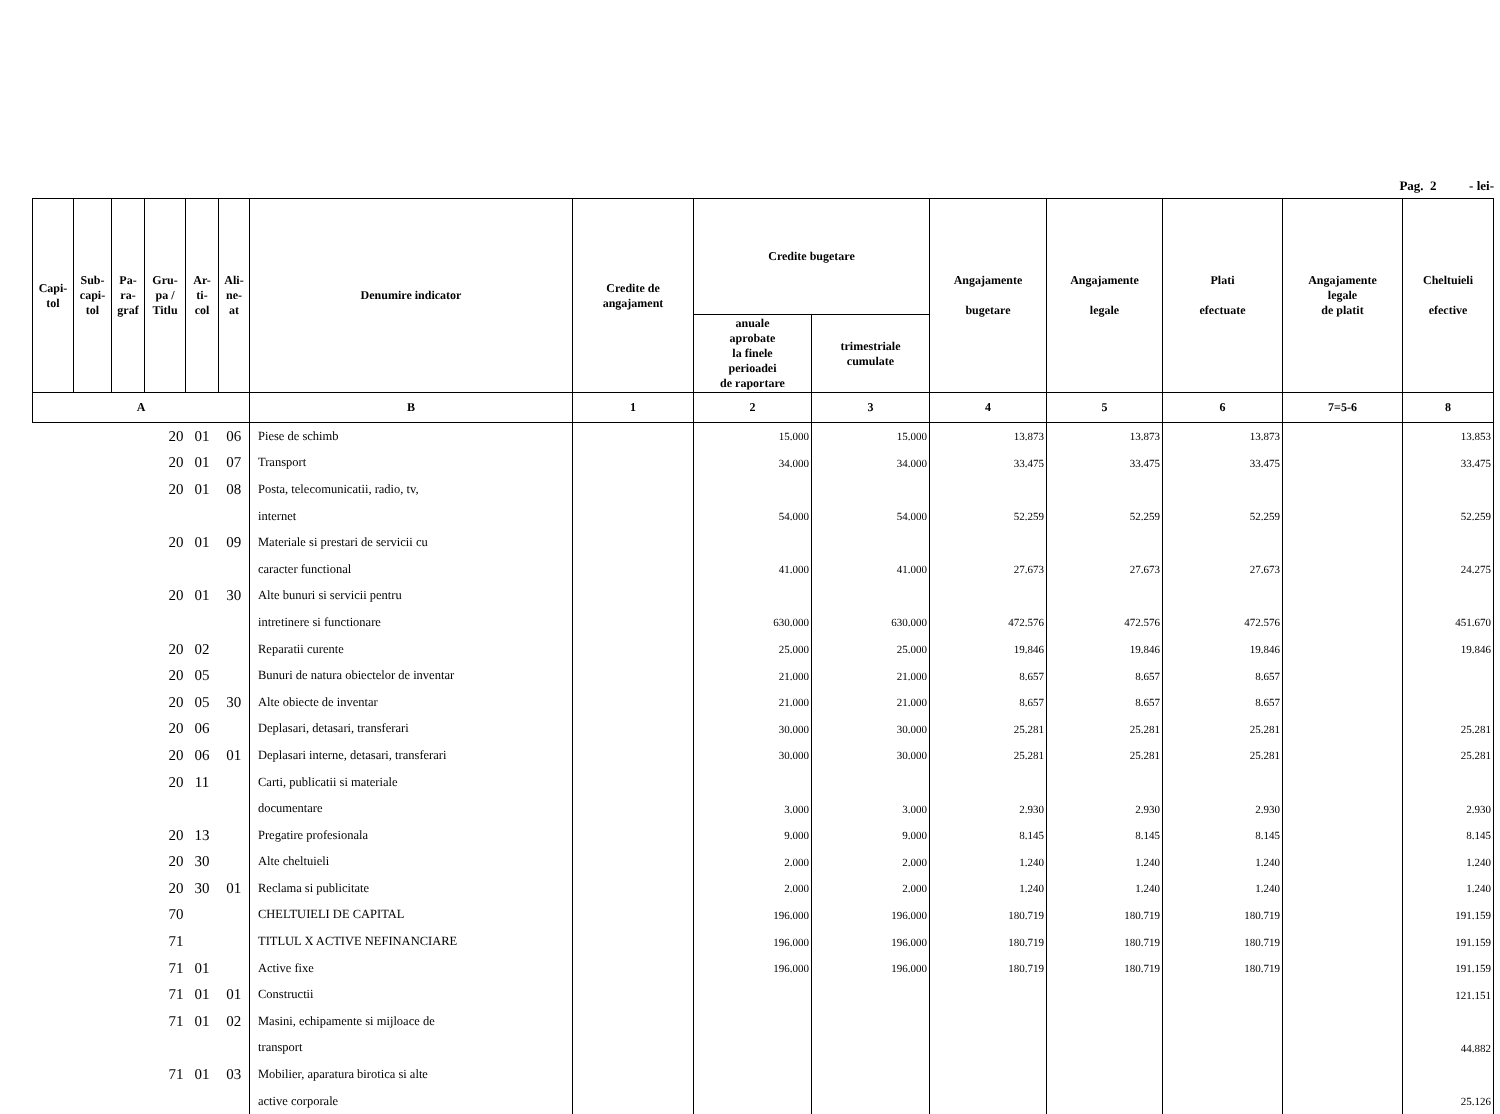Pag. 2 - lei-
| Capi- tol | Sub- capi- tol | Pa- ra- graf | Gru- pa / Titlu | Ar- ti- col | Ali- ne- at | Denumire indicator | Credite de angajament | Credite bugetare | | Angajamente bugetare | Angajamente legale | Plati efectuate | Angajamente legale de platit | Cheltuieli efective |
| --- | --- | --- | --- | --- | --- | --- | --- | --- | --- | --- | --- | --- | --- | --- |
| | | | | | | | | anuale aprobate la finele perioadei de raportare | trimestriale cumulate | | | | | |
| A | | | | | | B | 1 | 2 | 3 | 4 | 5 | 6 | 7=5-6 | 8 |
| 20 | | | | 01 | 06 | Piese de schimb | | 15.000 | 15.000 | 13.873 | 13.873 | 13.873 | | 13.853 |
| 20 | | | | 01 | 07 | Transport | | 34.000 | 34.000 | 33.475 | 33.475 | 33.475 | | 33.475 |
| 20 | | | | 01 | 08 | Posta, telecomunicatii, radio, tv, | | | | | | | | |
| | | | | | | internet | | 54.000 | 54.000 | 52.259 | 52.259 | 52.259 | | 52.259 |
| 20 | | | | 01 | 09 | Materiale si prestari de servicii cu | | | | | | | | |
| | | | | | | caracter functional | | 41.000 | 41.000 | 27.673 | 27.673 | 27.673 | | 24.275 |
| 20 | | | | 01 | 30 | Alte bunuri si servicii pentru | | | | | | | | |
| | | | | | | intretinere si functionare | | 630.000 | 630.000 | 472.576 | 472.576 | 472.576 | | 451.670 |
| 20 | | | | 02 | | Reparatii curente | | 25.000 | 25.000 | 19.846 | 19.846 | 19.846 | | 19.846 |
| 20 | | | | 05 | | Bunuri de natura obiectelor de inventar | | 21.000 | 21.000 | 8.657 | 8.657 | 8.657 | | |
| 20 | | | | 05 | 30 | Alte obiecte de inventar | | 21.000 | 21.000 | 8.657 | 8.657 | 8.657 | | |
| 20 | | | | 06 | | Deplasari, detasari, transferari | | 30.000 | 30.000 | 25.281 | 25.281 | 25.281 | | 25.281 |
| 20 | | | | 06 | 01 | Deplasari interne, detasari, transferari | | 30.000 | 30.000 | 25.281 | 25.281 | 25.281 | | 25.281 |
| 20 | | | | 11 | | Carti, publicatii si materiale | | | | | | | | |
| | | | | | | documentare | | 3.000 | 3.000 | 2.930 | 2.930 | 2.930 | | 2.930 |
| 20 | | | | 13 | | Pregatire profesionala | | 9.000 | 9.000 | 8.145 | 8.145 | 8.145 | | 8.145 |
| 20 | | | | 30 | | Alte cheltuieli | | 2.000 | 2.000 | 1.240 | 1.240 | 1.240 | | 1.240 |
| 20 | | | | 30 | 01 | Reclama si publicitate | | 2.000 | 2.000 | 1.240 | 1.240 | 1.240 | | 1.240 |
| 70 | | | | | | CHELTUIELI DE CAPITAL | | 196.000 | 196.000 | 180.719 | 180.719 | 180.719 | | 191.159 |
| 71 | | | | | | TITLUL X ACTIVE NEFINANCIARE | | 196.000 | 196.000 | 180.719 | 180.719 | 180.719 | | 191.159 |
| 71 | | | | 01 | | Active fixe | | 196.000 | 196.000 | 180.719 | 180.719 | 180.719 | | 191.159 |
| 71 | | | | 01 | 01 | Constructii | | | | | | | | 121.151 |
| 71 | | | | 01 | 02 | Masini, echipamente si mijloace de | | | | | | | | |
| | | | | | | transport | | | | | | | | 44.882 |
| 71 | | | | 01 | 03 | Mobilier, aparatura birotica si alte | | | | | | | | |
| | | | | | | active corporale | | | | | | | | 25.126 |